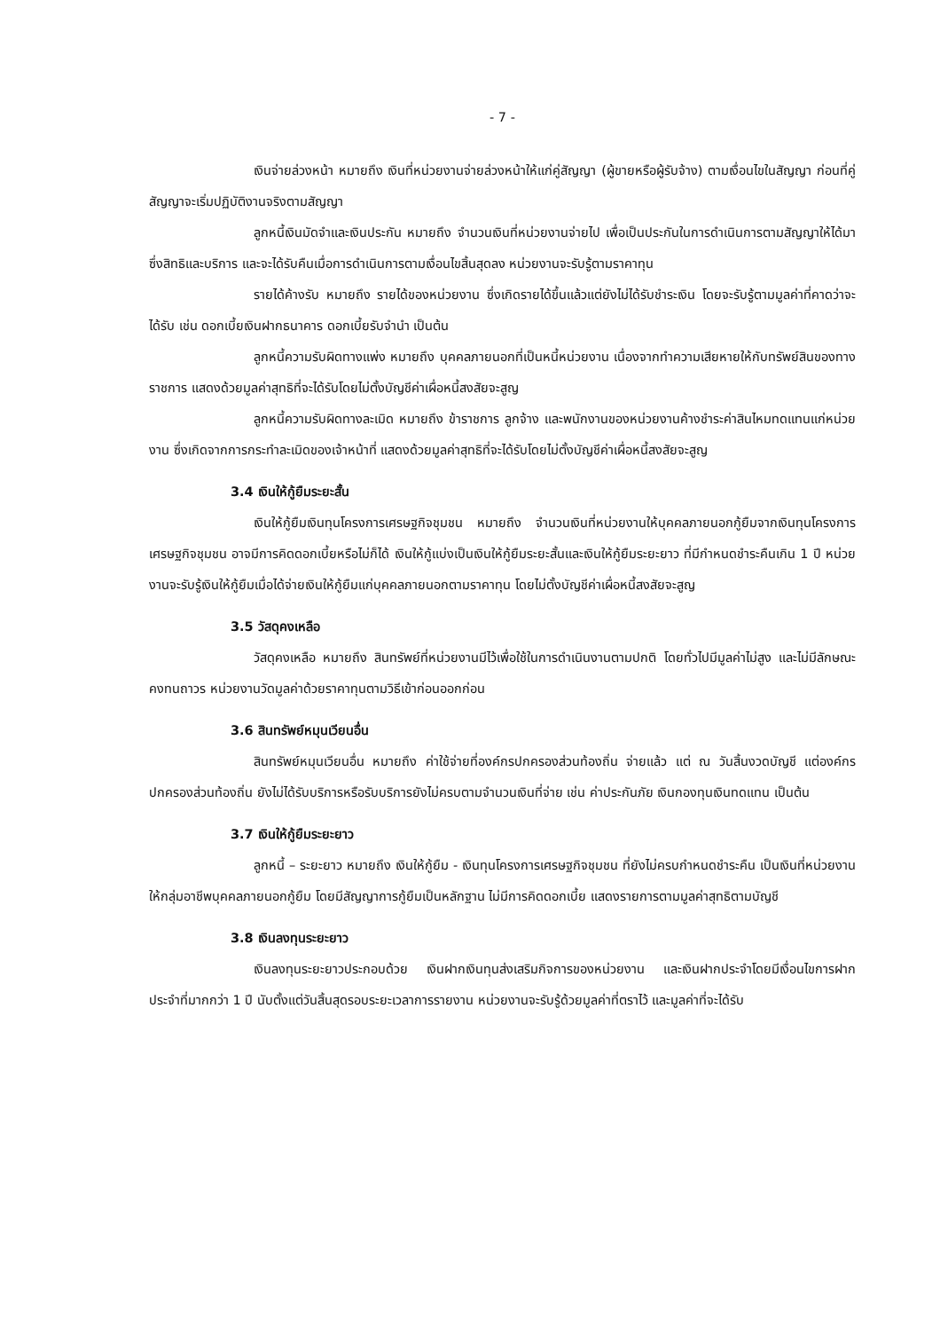- 7 -
เงินจ่ายล่วงหน้า หมายถึง เงินที่หน่วยงานจ่ายล่วงหน้าให้แก่คู่สัญญา (ผู้ขายหรือผู้รับจ้าง) ตามเงื่อนไขในสัญญา ก่อนที่คู่สัญญาจะเริ่มปฏิบัติงานจริงตามสัญญา
ลูกหนี้เงินมัดจำและเงินประกัน หมายถึง จำนวนเงินที่หน่วยงานจ่ายไป เพื่อเป็นประกันในการดำเนินการตามสัญญาให้ได้มาซึ่งสิทธิและบริการ และจะได้รับคืนเมื่อการดำเนินการตามเงื่อนไขสิ้นสุดลง หน่วยงานจะรับรู้ตามราคาทุน
รายได้ค้างรับ หมายถึง รายได้ของหน่วยงาน ซึ่งเกิดรายได้ขึ้นแล้วแต่ยังไม่ได้รับชำระเงิน โดยจะรับรู้ตามมูลค่าที่คาดว่าจะได้รับ เช่น ดอกเบี้ยเงินฝากธนาคาร ดอกเบี้ยรับจำนำ เป็นต้น
ลูกหนี้ความรับผิดทางแพ่ง หมายถึง บุคคลภายนอกที่เป็นหนี้หน่วยงาน เนื่องจากทำความเสียหายให้กับทรัพย์สินของทางราชการ แสดงด้วยมูลค่าสุทธิที่จะได้รับโดยไม่ตั้งบัญชีค่าเผื่อหนี้สงสัยจะสูญ
ลูกหนี้ความรับผิดทางละเมิด หมายถึง ข้าราชการ ลูกจ้าง และพนักงานของหน่วยงานค้างชำระค่าสินไหมทดแทนแก่หน่วยงาน ซึ่งเกิดจากการกระทำละเมิดของเจ้าหน้าที่ แสดงด้วยมูลค่าสุทธิที่จะได้รับโดยไม่ตั้งบัญชีค่าเผื่อหนี้สงสัยจะสูญ
3.4 เงินให้กู้ยืมระยะสั้น
เงินให้กู้ยืมเงินทุนโครงการเศรษฐกิจชุมชน หมายถึง จำนวนเงินที่หน่วยงานให้บุคคลภายนอกกู้ยืมจากเงินทุนโครงการเศรษฐกิจชุมชน อาจมีการคิดดอกเบี้ยหรือไม่ก็ได้ เงินให้กู้แบ่งเป็นเงินให้กู้ยืมระยะสั้นและเงินให้กู้ยืมระยะยาว ที่มีกำหนดชำระคืนเกิน 1 ปี หน่วยงานจะรับรู้เงินให้กู้ยืมเมื่อได้จ่ายเงินให้กู้ยืมแก่บุคคลภายนอกตามราคาทุน โดยไม่ตั้งบัญชีค่าเผื่อหนี้สงสัยจะสูญ
3.5 วัสดุคงเหลือ
วัสดุคงเหลือ หมายถึง สินทรัพย์ที่หน่วยงานมีไว้เพื่อใช้ในการดำเนินงานตามปกติ โดยทั่วไปมีมูลค่าไม่สูง และไม่มีลักษณะคงทนถาวร หน่วยงานวัดมูลค่าด้วยราคาทุนตามวิธีเข้าก่อนออกก่อน
3.6 สินทรัพย์หมุนเวียนอื่น
สินทรัพย์หมุนเวียนอื่น หมายถึง ค่าใช้จ่ายที่องค์กรปกครองส่วนท้องถิ่น จ่ายแล้ว แต่ ณ วันสิ้นงวดบัญชี แต่องค์กรปกครองส่วนท้องถิ่น ยังไม่ได้รับบริการหรือรับบริการยังไม่ครบตามจำนวนเงินที่จ่าย เช่น ค่าประกันภัย เงินกองทุนเงินทดแทน เป็นต้น
3.7 เงินให้กู้ยืมระยะยาว
ลูกหนี้ – ระยะยาว หมายถึง เงินให้กู้ยืม - เงินทุนโครงการเศรษฐกิจชุมชน ที่ยังไม่ครบกำหนดชำระคืน เป็นเงินที่หน่วยงานให้กลุ่มอาชีพบุคคลภายนอกกู้ยืม โดยมีสัญญาการกู้ยืมเป็นหลักฐาน ไม่มีการคิดดอกเบี้ย แสดงรายการตามมูลค่าสุทธิตามบัญชี
3.8 เงินลงทุนระยะยาว
เงินลงทุนระยะยาวประกอบด้วย เงินฝากเงินทุนส่งเสริมกิจการของหน่วยงาน และเงินฝากประจำโดยมีเงื่อนไขการฝากประจำที่มากกว่า 1 ปี นับตั้งแต่วันสิ้นสุดรอบระยะเวลาการรายงาน หน่วยงานจะรับรู้ด้วยมูลค่าที่ตราไว้ และมูลค่าที่จะได้รับ